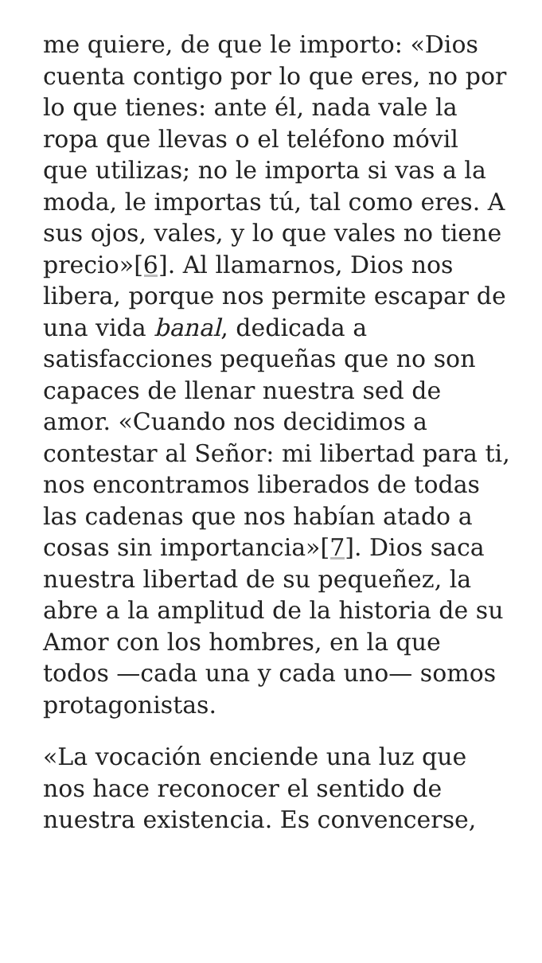me quiere, de que le importo: «Dios cuenta contigo por lo que eres, no por lo que tienes: ante él, nada vale la ropa que llevas o el teléfono móvil que utilizas; no le importa si vas a la moda, le importas tú, tal como eres. A sus ojos, vales, y lo que vales no tiene precio»[6]. Al llamarnos, Dios nos libera, porque nos permite escapar de una vida banal, dedicada a satisfacciones pequeñas que no son capaces de llenar nuestra sed de amor. «Cuando nos decidimos a contestar al Señor: mi libertad para ti, nos encontramos liberados de todas las cadenas que nos habían atado a cosas sin importancia»[7]. Dios saca nuestra libertad de su pequeñez, la abre a la amplitud de la historia de su Amor con los hombres, en la que todos —cada una y cada uno— somos protagonistas.
«La vocación enciende una luz que nos hace reconocer el sentido de nuestra existencia. Es convencerse,